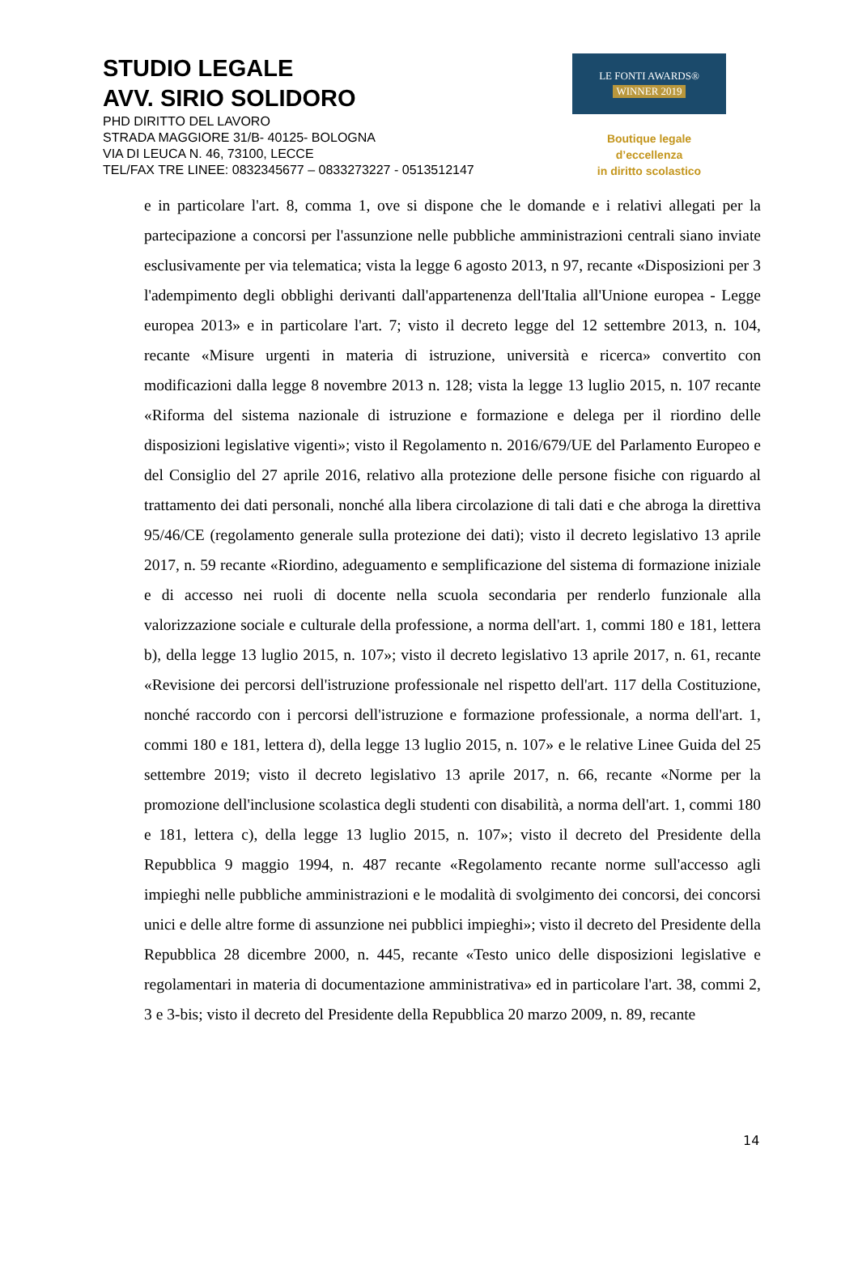STUDIO LEGALE
AVV. SIRIO SOLIDORO
PHD DIRITTO DEL LAVORO
STRADA MAGGIORE 31/B- 40125- BOLOGNA
VIA DI LEUCA N. 46, 73100, LECCE
TEL/FAX TRE LINEE: 0832345677 – 0833273227 - 0513512147
LE FONTI AWARDS®
WINNER 2019
Boutique legale d’eccellenza
in diritto scolastico
e in particolare l'art. 8, comma 1, ove si dispone che le domande e i relativi allegati per la partecipazione a concorsi per l'assunzione nelle pubbliche amministrazioni centrali siano inviate esclusivamente per via telematica; vista la legge 6 agosto 2013, n 97, recante «Disposizioni per 3 l'adempimento degli obblighi derivanti dall'appartenenza dell'Italia all'Unione europea - Legge europea 2013» e in particolare l'art. 7; visto il decreto legge del 12 settembre 2013, n. 104, recante «Misure urgenti in materia di istruzione, università e ricerca» convertito con modificazioni dalla legge 8 novembre 2013 n. 128; vista la legge 13 luglio 2015, n. 107 recante «Riforma del sistema nazionale di istruzione e formazione e delega per il riordino delle disposizioni legislative vigenti»; visto il Regolamento n. 2016/679/UE del Parlamento Europeo e del Consiglio del 27 aprile 2016, relativo alla protezione delle persone fisiche con riguardo al trattamento dei dati personali, nonché alla libera circolazione di tali dati e che abroga la direttiva 95/46/CE (regolamento generale sulla protezione dei dati); visto il decreto legislativo 13 aprile 2017, n. 59 recante «Riordino, adeguamento e semplificazione del sistema di formazione iniziale e di accesso nei ruoli di docente nella scuola secondaria per renderlo funzionale alla valorizzazione sociale e culturale della professione, a norma dell'art. 1, commi 180 e 181, lettera b), della legge 13 luglio 2015, n. 107»; visto il decreto legislativo 13 aprile 2017, n. 61, recante «Revisione dei percorsi dell'istruzione professionale nel rispetto dell'art. 117 della Costituzione, nonché raccordo con i percorsi dell'istruzione e formazione professionale, a norma dell'art. 1, commi 180 e 181, lettera d), della legge 13 luglio 2015, n. 107» e le relative Linee Guida del 25 settembre 2019; visto il decreto legislativo 13 aprile 2017, n. 66, recante «Norme per la promozione dell'inclusione scolastica degli studenti con disabilità, a norma dell'art. 1, commi 180 e 181, lettera c), della legge 13 luglio 2015, n. 107»; visto il decreto del Presidente della Repubblica 9 maggio 1994, n. 487 recante «Regolamento recante norme sull'accesso agli impieghi nelle pubbliche amministrazioni e le modalità di svolgimento dei concorsi, dei concorsi unici e delle altre forme di assunzione nei pubblici impieghi»; visto il decreto del Presidente della Repubblica 28 dicembre 2000, n. 445, recante «Testo unico delle disposizioni legislative e regolamentari in materia di documentazione amministrativa» ed in particolare l'art. 38, commi 2, 3 e 3-bis; visto il decreto del Presidente della Repubblica 20 marzo 2009, n. 89, recante
14